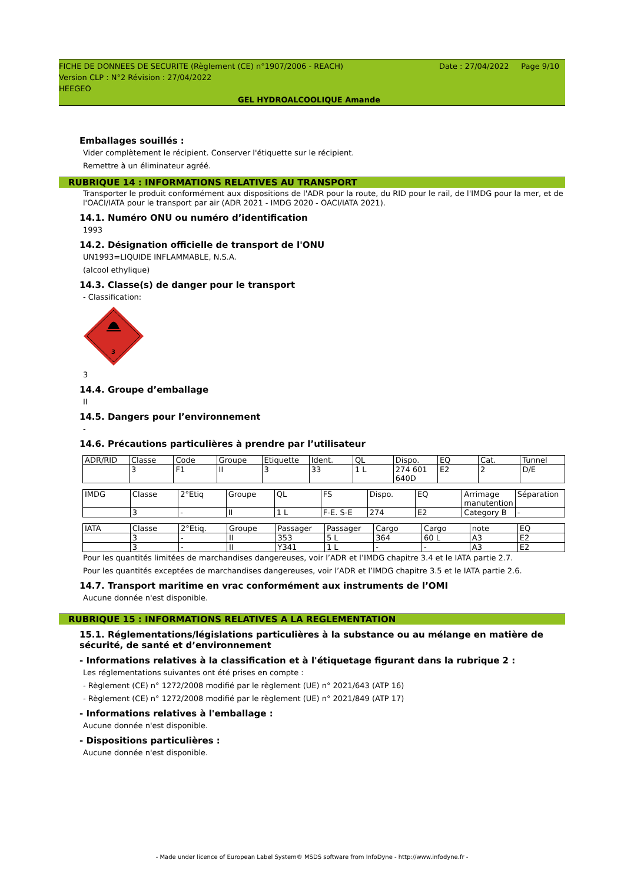Date : 27/04/2022 Page 9/10 FICHE DE DONNEES DE SECURITE (Règlement (CE) n°1907/2006 - REACH)
Version CLP : N°2 Révision : 27/04/2022
HEEGEO
GEL HYDROALCOOLIQUE Amande
Emballages souillés :
Vider complètement le récipient. Conserver l'étiquette sur le récipient.
Remettre à un éliminateur agréé.
RUBRIQUE 14 : INFORMATIONS RELATIVES AU TRANSPORT
Transporter le produit conformément aux dispositions de l'ADR pour la route, du RID pour le rail, de l'IMDG pour la mer, et de l'OACI/IATA pour le transport par air (ADR 2021 - IMDG 2020 - OACI/IATA 2021).
14.1. Numéro ONU ou numéro d’identification
1993
14.2. Désignation officielle de transport de l'ONU
UN1993=LIQUIDE INFLAMMABLE, N.S.A.
(alcool ethylique)
14.3. Classe(s) de danger pour le transport
- Classification:
3
3
14.4. Groupe d’emballage
II
14.5. Dangers pour l’environnement
-
14.6. Précautions particulières à prendre par l’utilisateur
| ADR/RID | Classe | Code | Groupe | Etiquette | Ident. | QL | Dispo. | EQ | Cat. | Tunnel |
| | 3 | F1 | II | 3 | 33 | 1 L | 274 601 640D | E2 | 2 | D/E |
| IMDG | Classe | 2°Etiq | Groupe | QL | FS | Dispo. | EQ | Arrimage manutention | Séparation |
| | 3 | - | II | 1 L | F-E. S-E | 274 | E2 | Category B | - |
| IATA | Classe | 2°Etiq. | Groupe | Passager | Passager | Cargo | Cargo | note | EQ |
| | 3 | - | II | 353 | 5 L | 364 | 60 L | A3 | E2 |
| | 3 | - | II | Y341 | 1 L | - | - | A3 | E2 |
Pour les quantités limitées de marchandises dangereuses, voir l’ADR et l’IMDG chapitre 3.4 et le IATA partie 2.7.
Pour les quantités exceptées de marchandises dangereuses, voir l’ADR et l’IMDG chapitre 3.5 et le IATA partie 2.6.
14.7. Transport maritime en vrac conformément aux instruments de l’OMI
Aucune donnée n'est disponible.
RUBRIQUE 15 : INFORMATIONS RELATIVES A LA REGLEMENTATION
15.1. Réglementations/législations particulières à la substance ou au mélange en matière de sécurité, de santé et d’environnement
- Informations relatives à la classification et à l'étiquetage figurant dans la rubrique 2 :
Les réglementations suivantes ont été prises en compte :
- Règlement (CE) n° 1272/2008 modifié par le règlement (UE) n° 2021/643 (ATP 16)
- Règlement (CE) n° 1272/2008 modifié par le règlement (UE) n° 2021/849 (ATP 17)
- Informations relatives à l'emballage :
Aucune donnée n'est disponible.
- Dispositions particulières :
Aucune donnée n'est disponible.
- Made under licence of European Label System® MSDS software from InfoDyne - http://www.infodyne.fr -